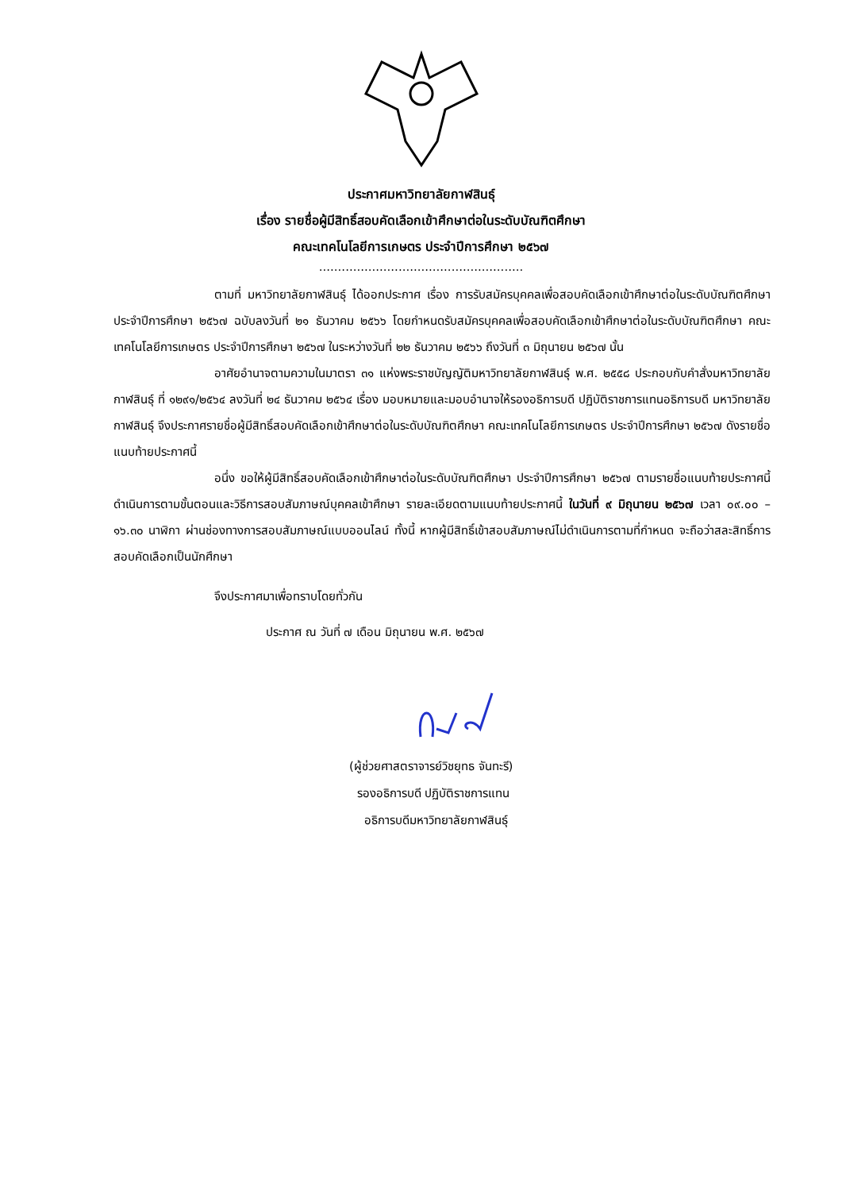ประกาศมหาวิทยาลัยกาฬสินธุ์
เรื่อง รายชื่อผู้มีสิทธิ์สอบคัดเลือกเข้าศึกษาต่อในระดับบัณฑิตศึกษา
คณะเทคโนโลยีการเกษตร ประจำปีการศึกษา ๒๕๖๗
......................................................
ตามที่ มหาวิทยาลัยกาฬสินธุ์ ได้ออกประกาศ เรื่อง การรับสมัครบุคคลเพื่อสอบคัดเลือกเข้าศึกษาต่อในระดับบัณฑิตศึกษา ประจำปีการศึกษา ๒๕๖๗ ฉบับลงวันที่ ๒๑ ธันวาคม ๒๕๖๖ โดยกำหนดรับสมัครบุคคลเพื่อสอบคัดเลือกเข้าศึกษาต่อในระดับบัณฑิตศึกษา คณะเทคโนโลยีการเกษตร ประจำปีการศึกษา ๒๕๖๗ ในระหว่างวันที่ ๒๒ ธันวาคม ๒๕๖๖ ถึงวันที่ ๓ มิถุนายน ๒๕๖๗ นั้น
อาศัยอำนาจตามความในมาตรา ๓๑ แห่งพระราชบัญญัติมหาวิทยาลัยกาฬสินธุ์ พ.ศ. ๒๕๕๘ ประกอบกับคำสั่งมหาวิทยาลัยกาฬสินธุ์ ที่ ๑๒๙๑/๒๕๖๔ ลงวันที่ ๒๔ ธันวาคม ๒๕๖๔ เรื่อง มอบหมายและมอบอำนาจให้รองอธิการบดี ปฏิบัติราชการแทนอธิการบดี มหาวิทยาลัยกาฬสินธุ์ จึงประกาศรายชื่อผู้มีสิทธิ์สอบคัดเลือกเข้าศึกษาต่อในระดับบัณฑิตศึกษา คณะเทคโนโลยีการเกษตร ประจำปีการศึกษา ๒๕๖๗ ดังรายชื่อแนบท้ายประกาศนี้
อนึ่ง ขอให้ผู้มีสิทธิ์สอบคัดเลือกเข้าศึกษาต่อในระดับบัณฑิตศึกษา ประจำปีการศึกษา ๒๕๖๗ ตามรายชื่อแนบท้ายประกาศนี้ ดำเนินการตามขั้นตอนและวิธีการสอบสัมภาษณ์บุคคลเข้าศึกษา รายละเอียดตามแนบท้ายประกาศนี้ ในวันที่ ๙ มิถุนายน ๒๕๖๗ เวลา ๐๙.๐๐ – ๑๖.๓๐ นาฬิกา ผ่านช่องทางการสอบสัมภาษณ์แบบออนไลน์ ทั้งนี้ หากผู้มีสิทธิ์เข้าสอบสัมภาษณ์ไม่ดำเนินการตามที่กำหนด จะถือว่าสละสิทธิ์การสอบคัดเลือกเป็นนักศึกษา
จึงประกาศมาเพื่อทราบโดยทั่วกัน
ประกาศ ณ วันที่ ๗ เดือน มิถุนายน พ.ศ. ๒๕๖๗
(ผู้ช่วยศาสตราจารย์วิชยุทธ จันทะรี)
รองอธิการบดี ปฏิบัติราชการแทน
อธิการบดีมหาวิทยาลัยกาฬสินธุ์